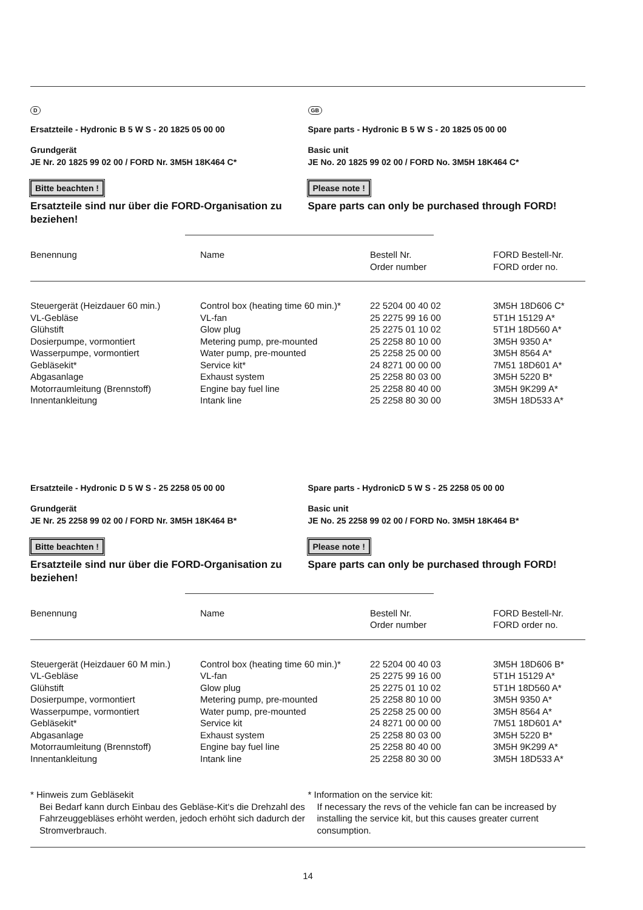D
Ersatzteile - Hydronic B 5 W S - 20 1825 05 00 00
Grundgerät
JE Nr. 20 1825 99 02 00 / FORD Nr. 3M5H 18K464 C*
Bitte beachten !
Ersatzteile sind nur über die FORD-Organisation zu beziehen!
GB
Spare parts - Hydronic B 5 W S - 20 1825 05 00 00
Basic unit
JE No. 20 1825 99 02 00 / FORD No. 3M5H 18K464 C*
Please note !
Spare parts can only be purchased through FORD!
| Benennung | Name | Bestell Nr. Order number | FORD Bestell-Nr. FORD order no. |
| --- | --- | --- | --- |
| Steuergerät (Heizdauer 60 min.) | Control box (heating time 60 min.)* | 22 5204 00 40 02 | 3M5H 18D606 C* |
| VL-Gebläse | VL-fan | 25 2275 99 16 00 | 5T1H 15129 A* |
| Glühstift | Glow plug | 25 2275 01 10 02 | 5T1H 18D560 A* |
| Dosierpumpe, vormontiert | Metering pump, pre-mounted | 25 2258 80 10 00 | 3M5H 9350 A* |
| Wasserpumpe, vormontiert | Water pump, pre-mounted | 25 2258 25 00 00 | 3M5H 8564 A* |
| Gebläsekit* | Service kit* | 24 8271 00 00 00 | 7M51 18D601 A* |
| Abgasanlage | Exhaust system | 25 2258 80 03 00 | 3M5H 5220 B* |
| Motorraumleitung (Brennstoff) | Engine bay fuel line | 25 2258 80 40 00 | 3M5H 9K299 A* |
| Innentankleitung | Intank line | 25 2258 80 30 00 | 3M5H 18D533 A* |
Ersatzteile - Hydronic D 5 W S - 25 2258 05 00 00
Grundgerät
JE Nr. 25 2258 99 02 00 / FORD Nr. 3M5H 18K464 B*
Bitte beachten !
Ersatzteile sind nur über die FORD-Organisation zu beziehen!
Spare parts - HydronicD 5 W S - 25 2258 05 00 00
Basic unit
JE No. 25 2258 99 02 00 / FORD No. 3M5H 18K464 B*
Please note !
Spare parts can only be purchased through FORD!
| Benennung | Name | Bestell Nr. Order number | FORD Bestell-Nr. FORD order no. |
| --- | --- | --- | --- |
| Steuergerät (Heizdauer 60 M min.) | Control box (heating time 60 min.)* | 22 5204 00 40 03 | 3M5H 18D606 B* |
| VL-Gebläse | VL-fan | 25 2275 99 16 00 | 5T1H 15129 A* |
| Glühstift | Glow plug | 25 2275 01 10 02 | 5T1H 18D560 A* |
| Dosierpumpe, vormontiert | Metering pump, pre-mounted | 25 2258 80 10 00 | 3M5H 9350 A* |
| Wasserpumpe, vormontiert | Water pump, pre-mounted | 25 2258 25 00 00 | 3M5H 8564 A* |
| Gebläsekit* | Service kit | 24 8271 00 00 00 | 7M51 18D601 A* |
| Abgasanlage | Exhaust system | 25 2258 80 03 00 | 3M5H 5220 B* |
| Motorraumleitung (Brennstoff) | Engine bay fuel line | 25 2258 80 40 00 | 3M5H 9K299 A* |
| Innentankleitung | Intank line | 25 2258 80 30 00 | 3M5H 18D533 A* |
* Hinweis zum Gebläsekit
Bei Bedarf kann durch Einbau des Gebläse-Kit‘s die Drehzahl des Fahrzeuggebläses erhöht werden, jedoch erhöht sich dadurch der Stromverbrauch.
* Information on the service kit:
If necessary the revs of the vehicle fan can be increased by installing the service kit, but this causes greater current consumption.
14